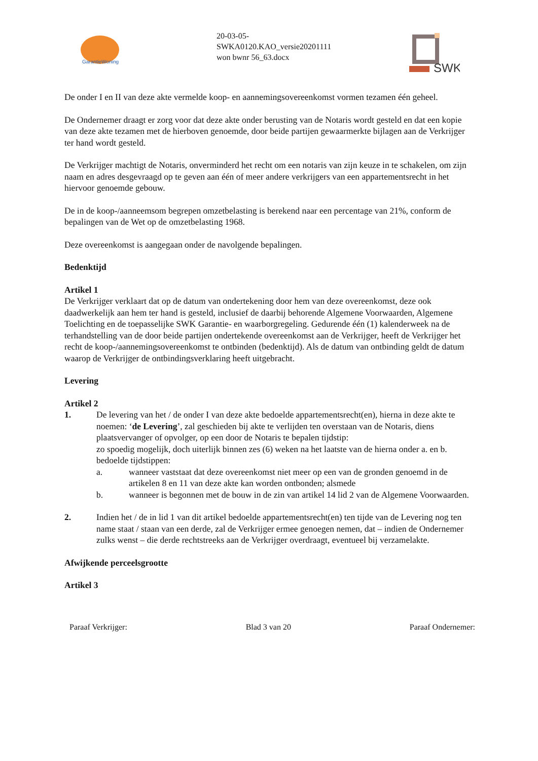GarantieWoning
20-03-05-
SWKA0120.KAO_versie20201111
won bwnr 56_63.docx
SWK
De onder I en II van deze akte vermelde koop- en aannemingsovereenkomst vormen tezamen één geheel.
De Ondernemer draagt er zorg voor dat deze akte onder berusting van de Notaris wordt gesteld en dat een kopie van deze akte tezamen met de hierboven genoemde, door beide partijen gewaarmerkte bijlagen aan de Verkrijger ter hand wordt gesteld.
De Verkrijger machtigt de Notaris, onverminderd het recht om een notaris van zijn keuze in te schakelen, om zijn naam en adres desgevraagd op te geven aan één of meer andere verkrijgers van een appartementsrecht in het hiervoor genoemde gebouw.
De in de koop-/aanneemsom begrepen omzetbelasting is berekend naar een percentage van 21%, conform de bepalingen van de Wet op de omzetbelasting 1968.
Deze overeenkomst is aangegaan onder de navolgende bepalingen.
Bedenktijd
Artikel 1
De Verkrijger verklaart dat op de datum van ondertekening door hem van deze overeenkomst, deze ook daadwerkelijk aan hem ter hand is gesteld, inclusief de daarbij behorende Algemene Voorwaarden, Algemene Toelichting en de toepasselijke SWK Garantie- en waarborgregeling. Gedurende één (1) kalenderweek na de terhandstelling van de door beide partijen ondertekende overeenkomst aan de Verkrijger, heeft de Verkrijger het recht de koop-/aannemingsovereenkomst te ontbinden (bedenktijd). Als de datum van ontbinding geldt de datum waarop de Verkrijger de ontbindingsverklaring heeft uitgebracht.
Levering
Artikel 2
1. De levering van het / de onder I van deze akte bedoelde appartementsrecht(en), hierna in deze akte te noemen: ‘de Levering’, zal geschieden bij akte te verlijden ten overstaan van de Notaris, diens plaatsvervanger of opvolger, op een door de Notaris te bepalen tijdstip:
zo spoedig mogelijk, doch uiterlijk binnen zes (6) weken na het laatste van de hierna onder a. en b. bedoelde tijdstippen:
a. wanneer vaststaat dat deze overeenkomst niet meer op een van de gronden genoemd in de artikelen 8 en 11 van deze akte kan worden ontbonden; alsmede
b. wanneer is begonnen met de bouw in de zin van artikel 14 lid 2 van de Algemene Voorwaarden.
2. Indien het / de in lid 1 van dit artikel bedoelde appartementsrecht(en) ten tijde van de Levering nog ten name staat / staan van een derde, zal de Verkrijger ermee genoegen nemen, dat – indien de Ondernemer zulks wenst – die derde rechtstreeks aan de Verkrijger overdraagt, eventueel bij verzamelakte.
Afwijkende perceelsgrootte
Artikel 3
Paraaf Verkrijger: Blad 3 van 20 Paraaf Ondernemer: